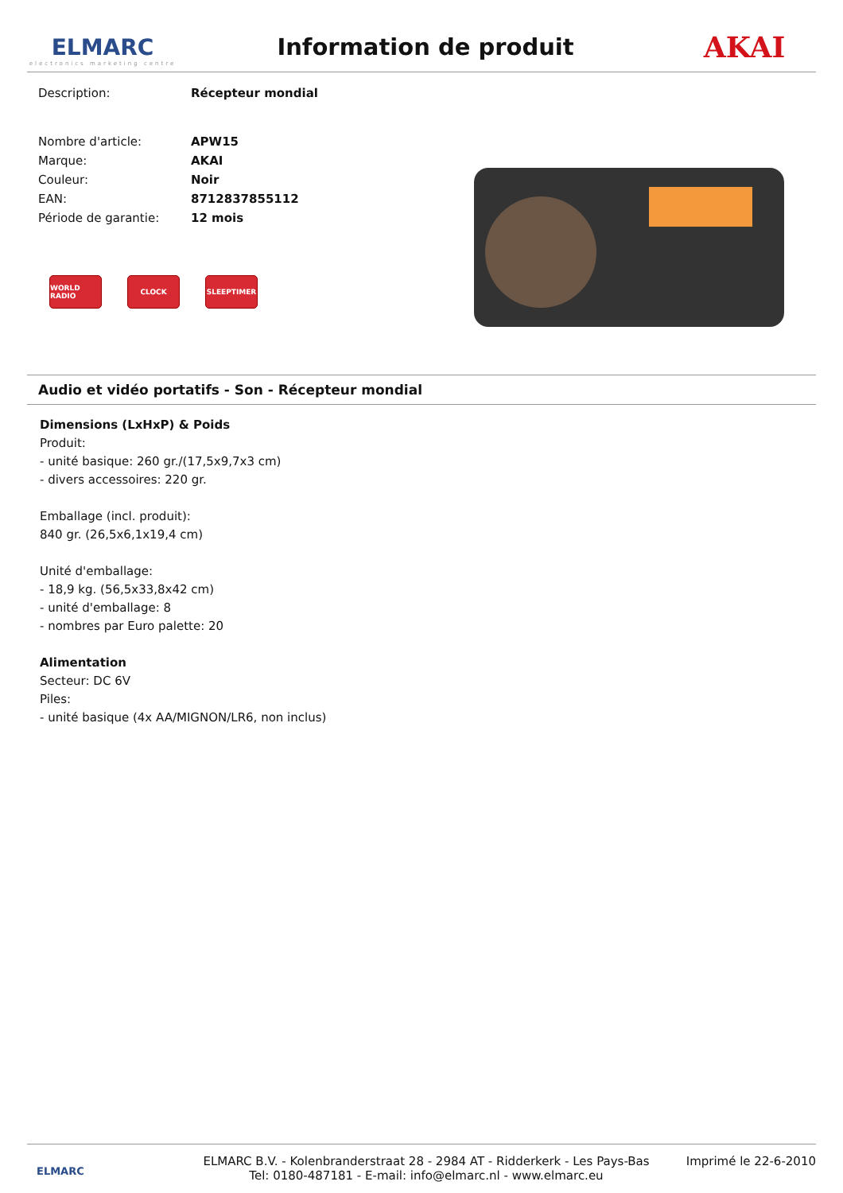ELMARC
electronics marketing centre
Information de produit
AKAI
| Description: | Récepteur mondial |
| Nombre d'article: | APW15 |
| Marque: | AKAI |
| Couleur: | Noir |
| EAN: | 8712837855112 |
| Période de garantie: | 12 mois |
WORLD RADIO CLOCK SLEEPTIMER
Audio et vidéo portatifs - Son - Récepteur mondial
Dimensions (LxHxP) & Poids
Produit:
- unité basique: 260 gr./(17,5x9,7x3 cm)
- divers accessoires: 220 gr.
Emballage (incl. produit):
840 gr. (26,5x6,1x19,4 cm)
Unité d'emballage:
- 18,9 kg. (56,5x33,8x42 cm)
- unité d'emballage: 8
- nombres par Euro palette: 20
Alimentation
Secteur: DC 6V
Piles:
- unité basique (4x AA/MIGNON/LR6, non inclus)
ELMARC
ELMARC B.V. - Kolenbranderstraat 28 - 2984 AT - Ridderkerk - Les Pays-Bas
Tel: 0180-487181 - E-mail: info@elmarc.nl - www.elmarc.eu
Imprimé le 22-6-2010